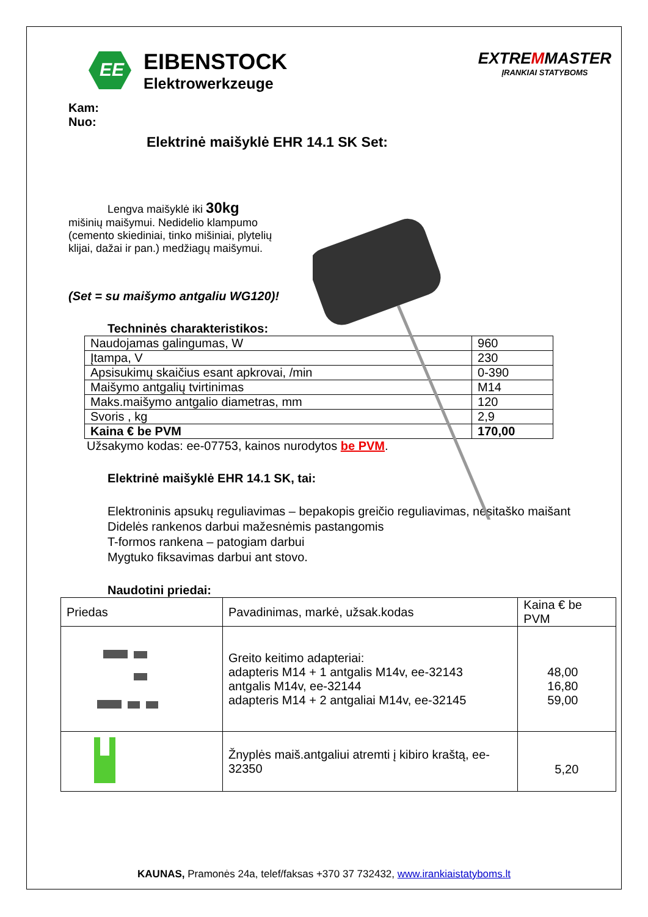EE
EIBENSTOCK
Elektrowerkzeuge
EXTREMMASTER
ĮRANKIAI STATYBOMS
Kam:
Nuo:
Elektrinė maišyklė EHR 14.1 SK Set:
Lengva maišyklė iki 30kg
mišinių maišymui. Nedidelio klampumo (cemento skiediniai, tinko mišiniai, plytelių klijai, dažai ir pan.) medžiagų maišymui.
(Set = su maišymo antgaliu WG120)!
Techninės charakteristikos:
| Naudojamas galingumas, W | 960 |
| Įtampa, V | 230 |
| Apsisukimų skaičius esant apkrovai, /min | 0-390 |
| Maišymo antgalių tvirtinimas | M14 |
| Maks.maišymo antgalio diametras, mm | 120 |
| Svoris , kg | 2,9 |
| Kaina € be PVM | 170,00 |
Užsakymo kodas: ee-07753, kainos nurodytos be PVM.
Elektrinė maišyklė EHR 14.1 SK, tai:
Elektroninis apsukų reguliavimas – bepakopis greičio reguliavimas, nesitaško maišant
Didelės rankenos darbui mažesnėmis pastangomis
T-formos rankena – patogiam darbui
Mygtuko fiksavimas darbui ant stovo.
Naudotini priedai:
| Priedas | Pavadinimas, markė, užsak.kodas | Kaina € be PVM |
| --- | --- | --- |
| | Greito keitimo adapteriai: adapteris M14 + 1 antgalis M14v, ee-32143 antgalis M14v, ee-32144 adapteris M14 + 2 antgaliai M14v, ee-32145 | 48,00 16,80 59,00 |
| | Žnyplės maiš.antgaliui atremti į kibiro kraštą, ee-32350 | 5,20 |
KAUNAS, Pramonės 24a, telef/faksas +370 37 732432, www.irankiaistatyboms.lt